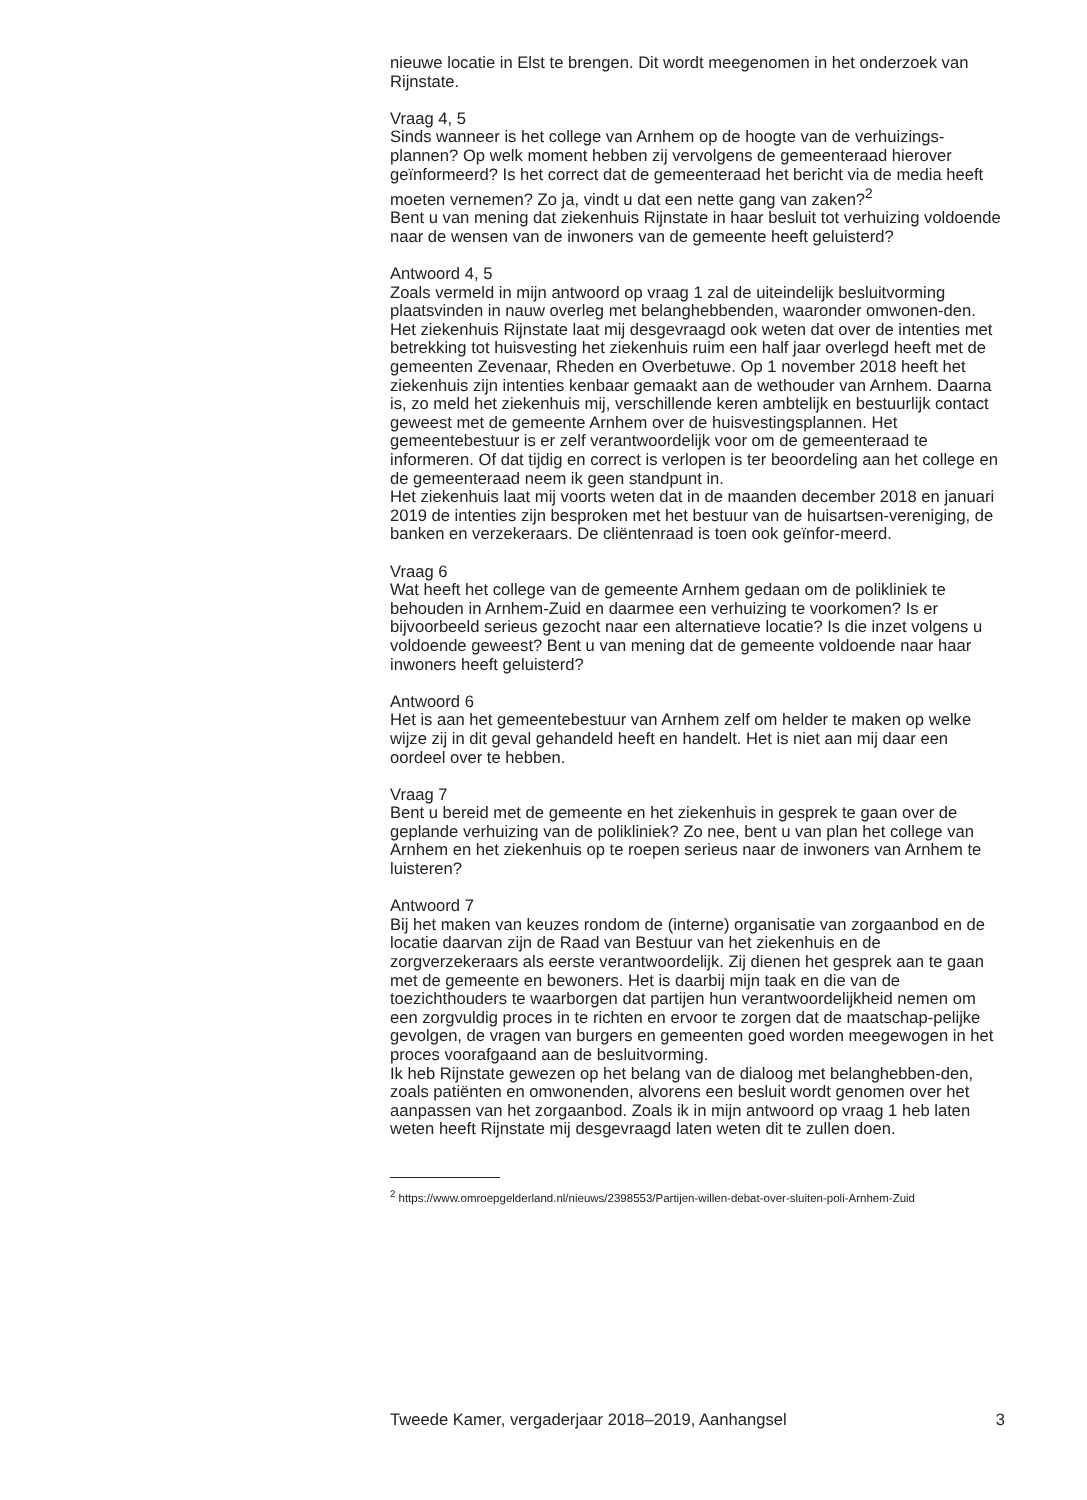nieuwe locatie in Elst te brengen. Dit wordt meegenomen in het onderzoek van Rijnstate.
Vraag 4, 5
Sinds wanneer is het college van Arnhem op de hoogte van de verhuizings-plannen? Op welk moment hebben zij vervolgens de gemeenteraad hierover geïnformeerd? Is het correct dat de gemeenteraad het bericht via de media heeft moeten vernemen? Zo ja, vindt u dat een nette gang van zaken?<sup>2</sup>
Bent u van mening dat ziekenhuis Rijnstate in haar besluit tot verhuizing voldoende naar de wensen van de inwoners van de gemeente heeft geluisterd?
Antwoord 4, 5
Zoals vermeld in mijn antwoord op vraag 1 zal de uiteindelijk besluitvorming plaatsvinden in nauw overleg met belanghebbenden, waaronder omwonen-den. Het ziekenhuis Rijnstate laat mij desgevraagd ook weten dat over de intenties met betrekking tot huisvesting het ziekenhuis ruim een half jaar overlegd heeft met de gemeenten Zevenaar, Rheden en Overbetuwe. Op 1 november 2018 heeft het ziekenhuis zijn intenties kenbaar gemaakt aan de wethouder van Arnhem. Daarna is, zo meld het ziekenhuis mij, verschillende keren ambtelijk en bestuurlijk contact geweest met de gemeente Arnhem over de huisvestingsplannen. Het gemeentebestuur is er zelf verantwoordelijk voor om de gemeenteraad te informeren. Of dat tijdig en correct is verlopen is ter beoordeling aan het college en de gemeenteraad neem ik geen standpunt in.
Het ziekenhuis laat mij voorts weten dat in de maanden december 2018 en januari 2019 de intenties zijn besproken met het bestuur van de huisartsen-vereniging, de banken en verzekeraars. De cliëntenraad is toen ook geïnfor-meerd.
Vraag 6
Wat heeft het college van de gemeente Arnhem gedaan om de polikliniek te behouden in Arnhem-Zuid en daarmee een verhuizing te voorkomen? Is er bijvoorbeeld serieus gezocht naar een alternatieve locatie? Is die inzet volgens u voldoende geweest? Bent u van mening dat de gemeente voldoende naar haar inwoners heeft geluisterd?
Antwoord 6
Het is aan het gemeentebestuur van Arnhem zelf om helder te maken op welke wijze zij in dit geval gehandeld heeft en handelt. Het is niet aan mij daar een oordeel over te hebben.
Vraag 7
Bent u bereid met de gemeente en het ziekenhuis in gesprek te gaan over de geplande verhuizing van de polikliniek? Zo nee, bent u van plan het college van Arnhem en het ziekenhuis op te roepen serieus naar de inwoners van Arnhem te luisteren?
Antwoord 7
Bij het maken van keuzes rondom de (interne) organisatie van zorgaanbod en de locatie daarvan zijn de Raad van Bestuur van het ziekenhuis en de zorgverzekeraars als eerste verantwoordelijk. Zij dienen het gesprek aan te gaan met de gemeente en bewoners. Het is daarbij mijn taak en die van de toezichthouders te waarborgen dat partijen hun verantwoordelijkheid nemen om een zorgvuldig proces in te richten en ervoor te zorgen dat de maatschap-pelijke gevolgen, de vragen van burgers en gemeenten goed worden meegewogen in het proces voorafgaand aan de besluitvorming.
Ik heb Rijnstate gewezen op het belang van de dialoog met belanghebben-den, zoals patiënten en omwonenden, alvorens een besluit wordt genomen over het aanpassen van het zorgaanbod. Zoals ik in mijn antwoord op vraag 1 heb laten weten heeft Rijnstate mij desgevraagd laten weten dit te zullen doen.
<sup>2</sup> https://www.omroepgelderland.nl/nieuws/2398553/Partijen-willen-debat-over-sluiten-poli-Arnhem-Zuid
Tweede Kamer, vergaderjaar 2018–2019, Aanhangsel 3